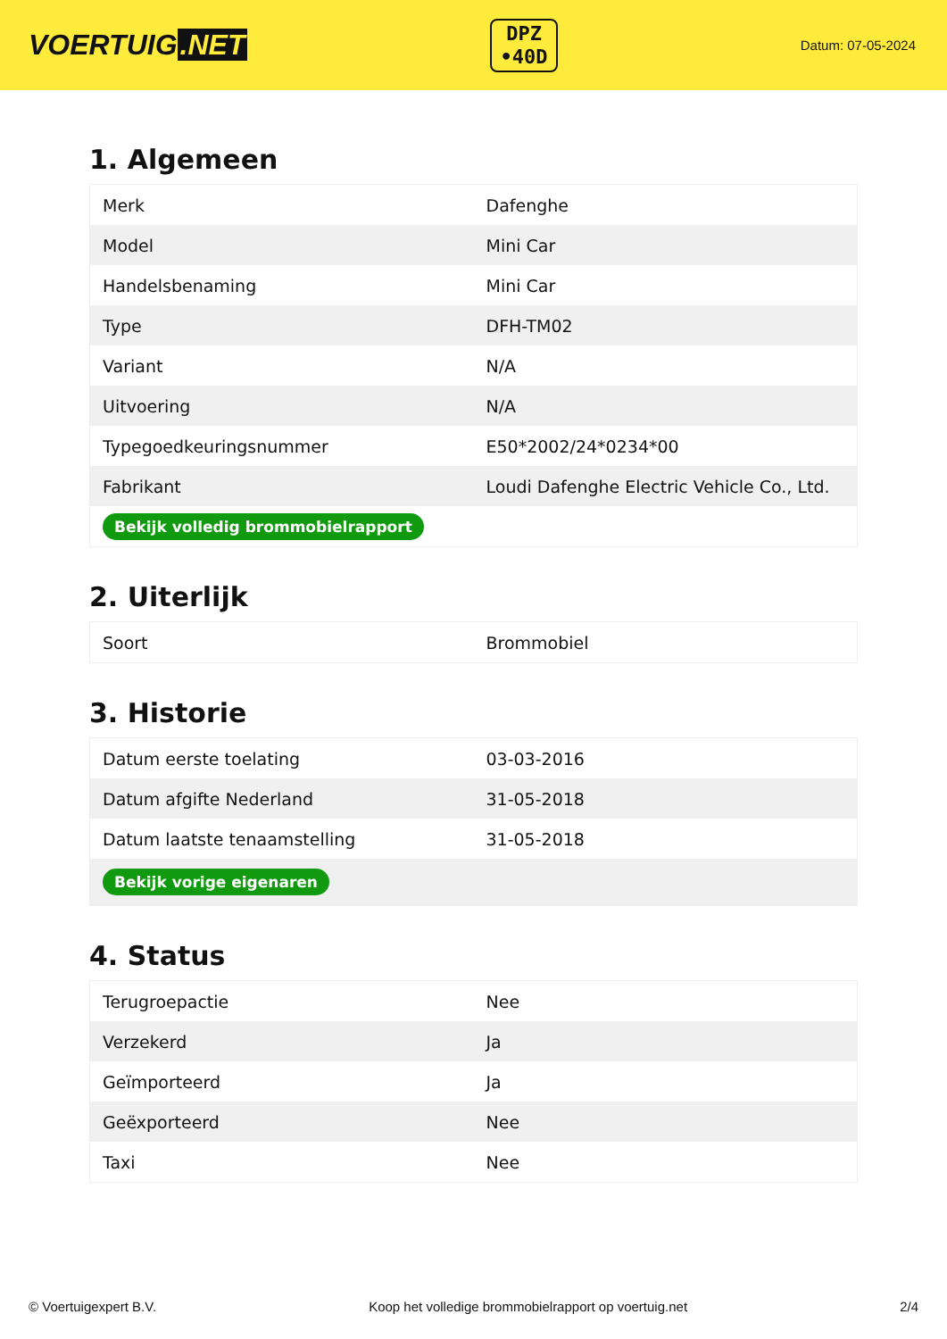VOERTUIG.NET
DPZ
•40D
Datum: 07-05-2024
1. Algemeen
| Merk | Dafenghe |
| Model | Mini Car |
| Handelsbenaming | Mini Car |
| Type | DFH-TM02 |
| Variant | N/A |
| Uitvoering | N/A |
| Typegoedkeuringsnummer | E50*2002/24*0234*00 |
| Fabrikant | Loudi Dafenghe Electric Vehicle Co., Ltd. |
| Bekijk volledig brommobielrapport | |
2. Uiterlijk
| Soort | Brommobiel |
3. Historie
| Datum eerste toelating | 03-03-2016 |
| Datum afgifte Nederland | 31-05-2018 |
| Datum laatste tenaamstelling | 31-05-2018 |
| Bekijk vorige eigenaren | |
4. Status
| Terugroepactie | Nee |
| Verzekerd | Ja |
| Geïmporteerd | Ja |
| Geëxporteerd | Nee |
| Taxi | Nee |
© Voertuigexpert B.V. Koop het volledige brommobielrapport op voertuig.net 2/4